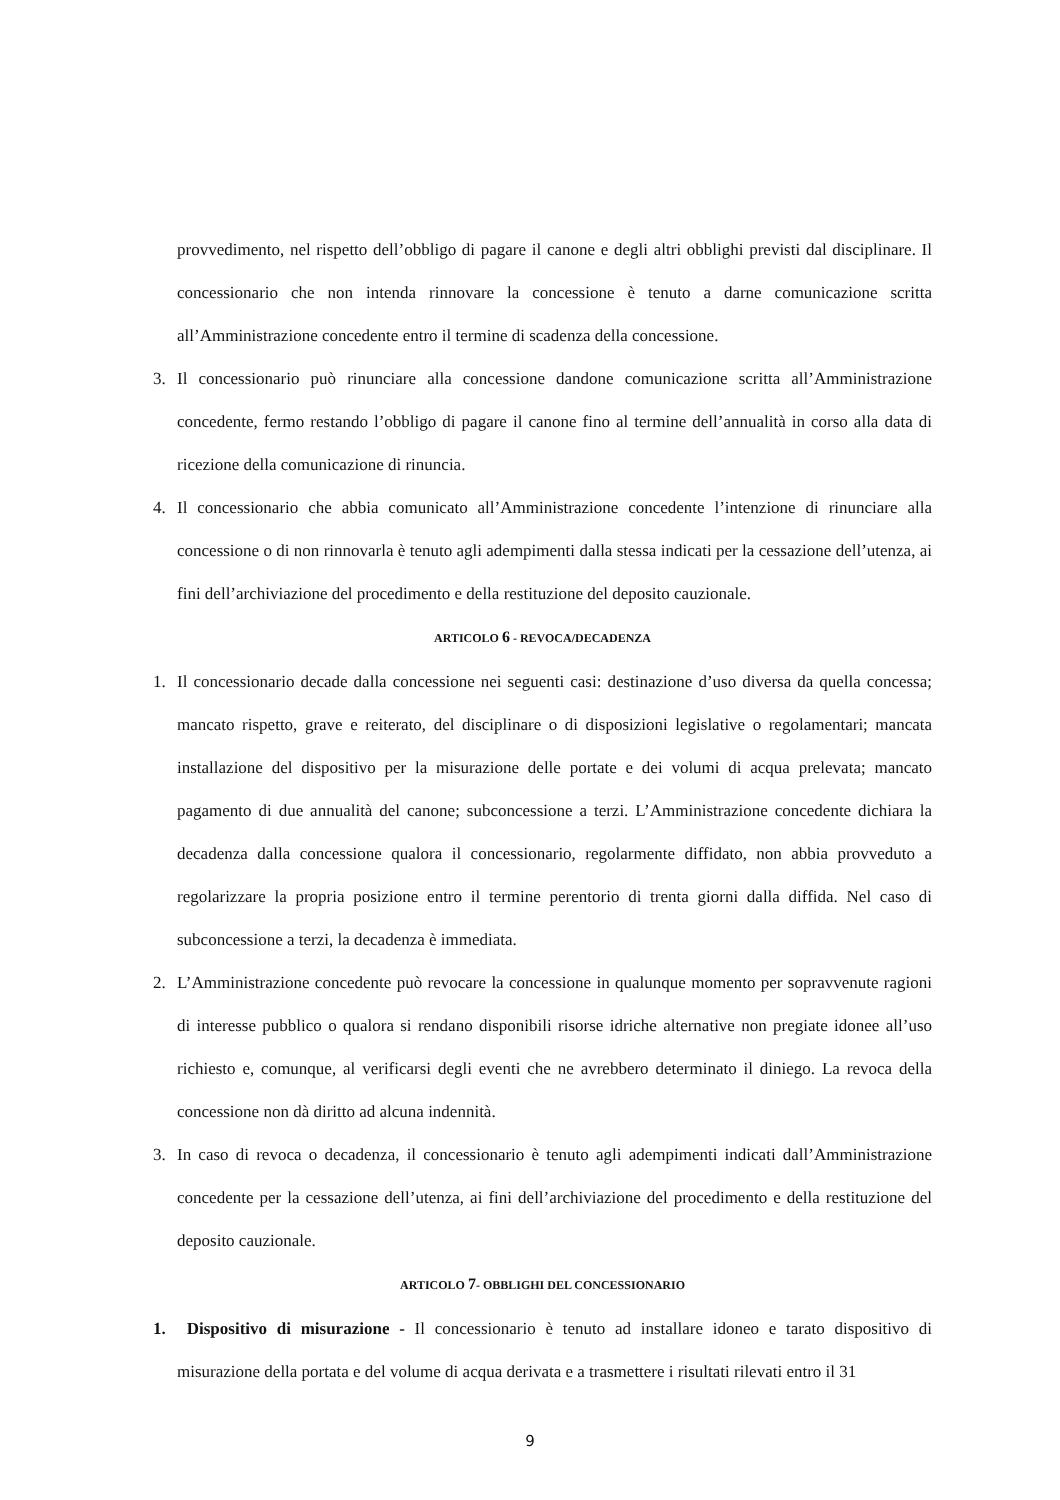provvedimento, nel rispetto dell’obbligo di pagare il canone e degli altri obblighi previsti dal disciplinare. Il concessionario che non intenda rinnovare la concessione è tenuto a darne comunicazione scritta all’Amministrazione concedente entro il termine di scadenza della concessione.
3. Il concessionario può rinunciare alla concessione dandone comunicazione scritta all’Amministrazione concedente, fermo restando l’obbligo di pagare il canone fino al termine dell’annualità in corso alla data di ricezione della comunicazione di rinuncia.
4. Il concessionario che abbia comunicato all’Amministrazione concedente l’intenzione di rinunciare alla concessione o di non rinnovarla è tenuto agli adempimenti dalla stessa indicati per la cessazione dell’utenza, ai fini dell’archiviazione del procedimento e della restituzione del deposito cauzionale.
ARTICOLO 6 - REVOCA/DECADENZA
1. Il concessionario decade dalla concessione nei seguenti casi: destinazione d’uso diversa da quella concessa; mancato rispetto, grave e reiterato, del disciplinare o di disposizioni legislative o regolamentari; mancata installazione del dispositivo per la misurazione delle portate e dei volumi di acqua prelevata; mancato pagamento di due annualità del canone; subconcessione a terzi. L’Amministrazione concedente dichiara la decadenza dalla concessione qualora il concessionario, regolarmente diffidato, non abbia provveduto a regolarizzare la propria posizione entro il termine perentorio di trenta giorni dalla diffida. Nel caso di subconcessione a terzi, la decadenza è immediata.
2. L’Amministrazione concedente può revocare la concessione in qualunque momento per sopravvenute ragioni di interesse pubblico o qualora si rendano disponibili risorse idriche alternative non pregiate idonee all’uso richiesto e, comunque, al verificarsi degli eventi che ne avrebbero determinato il diniego. La revoca della concessione non dà diritto ad alcuna indennità.
3. In caso di revoca o decadenza, il concessionario è tenuto agli adempimenti indicati dall’Amministrazione concedente per la cessazione dell’utenza, ai fini dell’archiviazione del procedimento e della restituzione del deposito cauzionale.
ARTICOLO 7- OBBLIGHI DEL CONCESSIONARIO
1. Dispositivo di misurazione - Il concessionario è tenuto ad installare idoneo e tarato dispositivo di misurazione della portata e del volume di acqua derivata e a trasmettere i risultati rilevati entro il 31
9